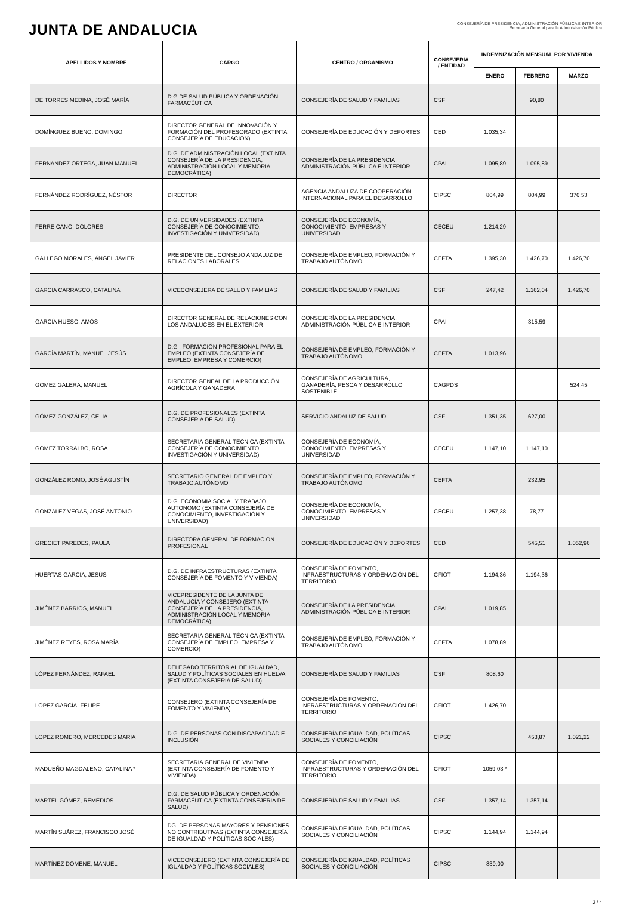JUNTA DE ANDALUCIA
CONSEJERÍA DE PRESIDENCIA, ADMINISTRACIÓN PÚBLICA E INTERIOR
Secretaría General para la Administración Pública
| APELLIDOS Y NOMBRE | CARGO | CENTRO / ORGANISMO | CONSEJERÍA / ENTIDAD | INDEMNIZACIÓN MENSUAL POR VIVIENDA | | |
| --- | --- | --- | --- | --- | --- | --- |
| | | | | ENERO | FEBRERO | MARZO |
| DE TORRES MEDINA, JOSÉ MARÍA | D.G.DE SALUD PÚBLICA Y ORDENACIÓN FARMACÉUTICA | CONSEJERÍA DE SALUD Y FAMILIAS | CSF | | 90,80 | |
| DOMÍNGUEZ BUENO, DOMINGO | DIRECTOR GENERAL DE INNOVACIÓN Y FORMACIÓN DEL PROFESORADO (EXTINTA CONSEJERÍA DE EDUCACION) | CONSEJERÍA DE EDUCACIÓN Y DEPORTES | CED | 1.035,34 | | |
| FERNANDEZ ORTEGA, JUAN MANUEL | D.G. DE ADMINISTRACIÓN LOCAL (EXTINTA CONSEJERÍA DE LA PRESIDENCIA, ADMINISTRACIÓN LOCAL Y MEMORIA DEMOCRÁTICA) | CONSEJERÍA DE LA PRESIDENCIA, ADMINISTRACIÓN PÚBLICA E INTERIOR | CPAI | 1.095,89 | 1.095,89 | |
| FERNÁNDEZ RODRÍGUEZ, NÉSTOR | DIRECTOR | AGENCIA ANDALUZA DE COOPERACIÓN INTERNACIONAL PARA EL DESARROLLO | CIPSC | 804,99 | 804,99 | 376,53 |
| FERRE CANO, DOLORES | D.G. DE UNIVERSIDADES (EXTINTA CONSEJERÍA DE CONOCIMIENTO, INVESTIGACIÓN Y UNIVERSIDAD) | CONSEJERÍA DE ECONOMÍA, CONOCIMIENTO, EMPRESAS Y UNIVERSIDAD | CECEU | 1.214,29 | | |
| GALLEGO MORALES, ÁNGEL JAVIER | PRESIDENTE DEL CONSEJO ANDALUZ DE RELACIONES LABORALES | CONSEJERÍA DE EMPLEO, FORMACIÓN Y TRABAJO AUTÓNOMO | CEFTA | 1.395,30 | 1.426,70 | 1.426,70 |
| GARCIA CARRASCO, CATALINA | VICECONSEJERA DE SALUD Y FAMILIAS | CONSEJERÍA DE SALUD Y FAMILIAS | CSF | 247,42 | 1.162,04 | 1.426,70 |
| GARCÍA HUESO, AMÓS | DIRECTOR GENERAL DE RELACIONES CON LOS ANDALUCES EN EL EXTERIOR | CONSEJERÍA DE LA PRESIDENCIA, ADMINISTRACIÓN PÚBLICA E INTERIOR | CPAI | | 315,59 | |
| GARCÍA MARTÍN, MANUEL JESÚS | D.G . FORMACIÓN PROFESIONAL PARA EL EMPLEO (EXTINTA CONSEJERÍA DE EMPLEO, EMPRESA Y COMERCIO) | CONSEJERÍA DE EMPLEO, FORMACIÓN Y TRABAJO AUTÓNOMO | CEFTA | 1.013,96 | | |
| GOMEZ GALERA, MANUEL | DIRECTOR GENEAL DE LA PRODUCCIÓN AGRÍCOLA Y GANADERA | CONSEJERÍA DE AGRICULTURA, GANADERÍA, PESCA Y DESARROLLO SOSTENIBLE | CAGPDS | | | 524,45 |
| GÓMEZ GONZÁLEZ, CELIA | D.G. DE PROFESIONALES (EXTINTA CONSEJERIA DE SALUD) | SERVICIO ANDALUZ DE SALUD | CSF | 1.351,35 | 627,00 | |
| GOMEZ TORRALBO, ROSA | SECRETARIA GENERAL TECNICA (EXTINTA CONSEJERÍA DE CONOCIMIENTO, INVESTIGACIÓN Y UNIVERSIDAD) | CONSEJERÍA DE ECONOMÍA, CONOCIMIENTO, EMPRESAS Y UNIVERSIDAD | CECEU | 1.147,10 | 1.147,10 | |
| GONZÁLEZ ROMO, JOSÉ AGUSTÍN | SECRETARIO GENERAL DE EMPLEO Y TRABAJO AUTÓNOMO | CONSEJERÍA DE EMPLEO, FORMACIÓN Y TRABAJO AUTÓNOMO | CEFTA | | 232,95 | |
| GONZALEZ VEGAS, JOSÉ ANTONIO | D.G. ECONOMIA SOCIAL Y TRABAJO AUTONOMO (EXTINTA CONSEJERÍA DE CONOCIMIENTO, INVESTIGACIÓN Y UNIVERSIDAD) | CONSEJERÍA DE ECONOMÍA, CONOCIMIENTO, EMPRESAS Y UNIVERSIDAD | CECEU | 1.257,38 | 78,77 | |
| GRECIET PAREDES, PAULA | DIRECTORA GENERAL DE FORMACION PROFESIONAL | CONSEJERÍA DE EDUCACIÓN Y DEPORTES | CED | | 545,51 | 1.052,96 |
| HUERTAS GARCÍA, JESÚS | D.G. DE INFRAESTRUCTURAS (EXTINTA CONSEJERÍA DE FOMENTO Y VIVIENDA) | CONSEJERÍA DE FOMENTO, INFRAESTRUCTURAS Y ORDENACIÓN DEL TERRITORIO | CFIOT | 1.194,36 | 1.194,36 | |
| JIMÉNEZ BARRIOS, MANUEL | VICEPRESIDENTE DE LA JUNTA DE ANDALUCÍA Y CONSEJERO (EXTINTA CONSEJERÍA DE LA PRESIDENCIA, ADMINISTRACIÓN LOCAL Y MEMORIA DEMOCRÁTICA) | CONSEJERÍA DE LA PRESIDENCIA, ADMINISTRACIÓN PÚBLICA E INTERIOR | CPAI | 1.019,85 | | |
| JIMÉNEZ REYES, ROSA MARÍA | SECRETARIA GENERAL TÉCNICA (EXTINTA CONSEJERÍA DE EMPLEO, EMPRESA Y COMERCIO) | CONSEJERÍA DE EMPLEO, FORMACIÓN Y TRABAJO AUTÓNOMO | CEFTA | 1.078,89 | | |
| LÓPEZ FERNÁNDEZ, RAFAEL | DELEGADO TERRITORIAL DE IGUALDAD, SALUD Y POLÍTICAS SOCIALES EN HUELVA (EXTINTA CONSEJERIA DE SALUD) | CONSEJERÍA DE SALUD Y FAMILIAS | CSF | 808,60 | | |
| LÓPEZ GARCÍA, FELIPE | CONSEJERO (EXTINTA CONSEJERÍA DE FOMENTO Y VIVIENDA) | CONSEJERÍA DE FOMENTO, INFRAESTRUCTURAS Y ORDENACIÓN DEL TERRITORIO | CFIOT | 1.426,70 | | |
| LOPEZ ROMERO, MERCEDES MARIA | D.G. DE PERSONAS CON DISCAPACIDAD E INCLUSIÓN | CONSEJERÍA DE IGUALDAD, POLÍTICAS SOCIALES Y CONCILIACIÓN | CIPSC | | 453,87 | 1.021,22 |
| MADUEÑO MAGDALENO, CATALINA * | SECRETARIA GENERAL DE VIVIENDA (EXTINTA CONSEJERÍA DE FOMENTO Y VIVIENDA) | CONSEJERÍA DE FOMENTO, INFRAESTRUCTURAS Y ORDENACIÓN DEL TERRITORIO | CFIOT | 1059,03 * | | |
| MARTEL GÓMEZ, REMEDIOS | D.G. DE SALUD PÚBLICA Y ORDENACIÓN FARMACÉUTICA (EXTINTA CONSEJERIA DE SALUD) | CONSEJERÍA DE SALUD Y FAMILIAS | CSF | 1.357,14 | 1.357,14 | |
| MARTÍN SUÁREZ, FRANCISCO JOSÉ | DG. DE PERSONAS MAYORES Y PENSIONES NO CONTRIBUTIVAS (EXTINTA CONSEJERÍA DE IGUALDAD Y POLÍTICAS SOCIALES) | CONSEJERÍA DE IGUALDAD, POLÍTICAS SOCIALES Y CONCILIACIÓN | CIPSC | 1.144,94 | 1.144,94 | |
| MARTÍNEZ DOMENE, MANUEL | VICECONSEJERO (EXTINTA CONSEJERÍA DE IGUALDAD Y POLÍTICAS SOCIALES) | CONSEJERÍA DE IGUALDAD, POLÍTICAS SOCIALES Y CONCILIACIÓN | CIPSC | 839,00 | | |
2 / 4